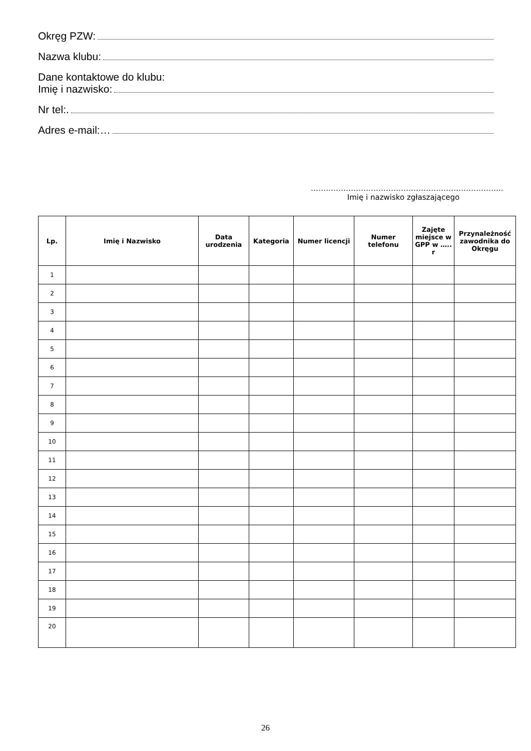Okręg PZW:
Nazwa klubu:
Dane kontaktowe do klubu:
Imię i nazwisko:
Nr tel:.
Adres e-mail:…
…………………………………………………………………..
Imię i nazwisko zgłaszającego
| Lp. | Imię i Nazwisko | Data urodzenia | Kategoria | Numer licencji | Numer telefonu | Zajęte miejsce w GPP w ….. r | Przynależność zawodnika do Okręgu |
| --- | --- | --- | --- | --- | --- | --- | --- |
| 1 | | | | | | | |
| 2 | | | | | | | |
| 3 | | | | | | | |
| 4 | | | | | | | |
| 5 | | | | | | | |
| 6 | | | | | | | |
| 7 | | | | | | | |
| 8 | | | | | | | |
| 9 | | | | | | | |
| 10 | | | | | | | |
| 11 | | | | | | | |
| 12 | | | | | | | |
| 13 | | | | | | | |
| 14 | | | | | | | |
| 15 | | | | | | | |
| 16 | | | | | | | |
| 17 | | | | | | | |
| 18 | | | | | | | |
| 19 | | | | | | | |
| 20 | | | | | | | |
26